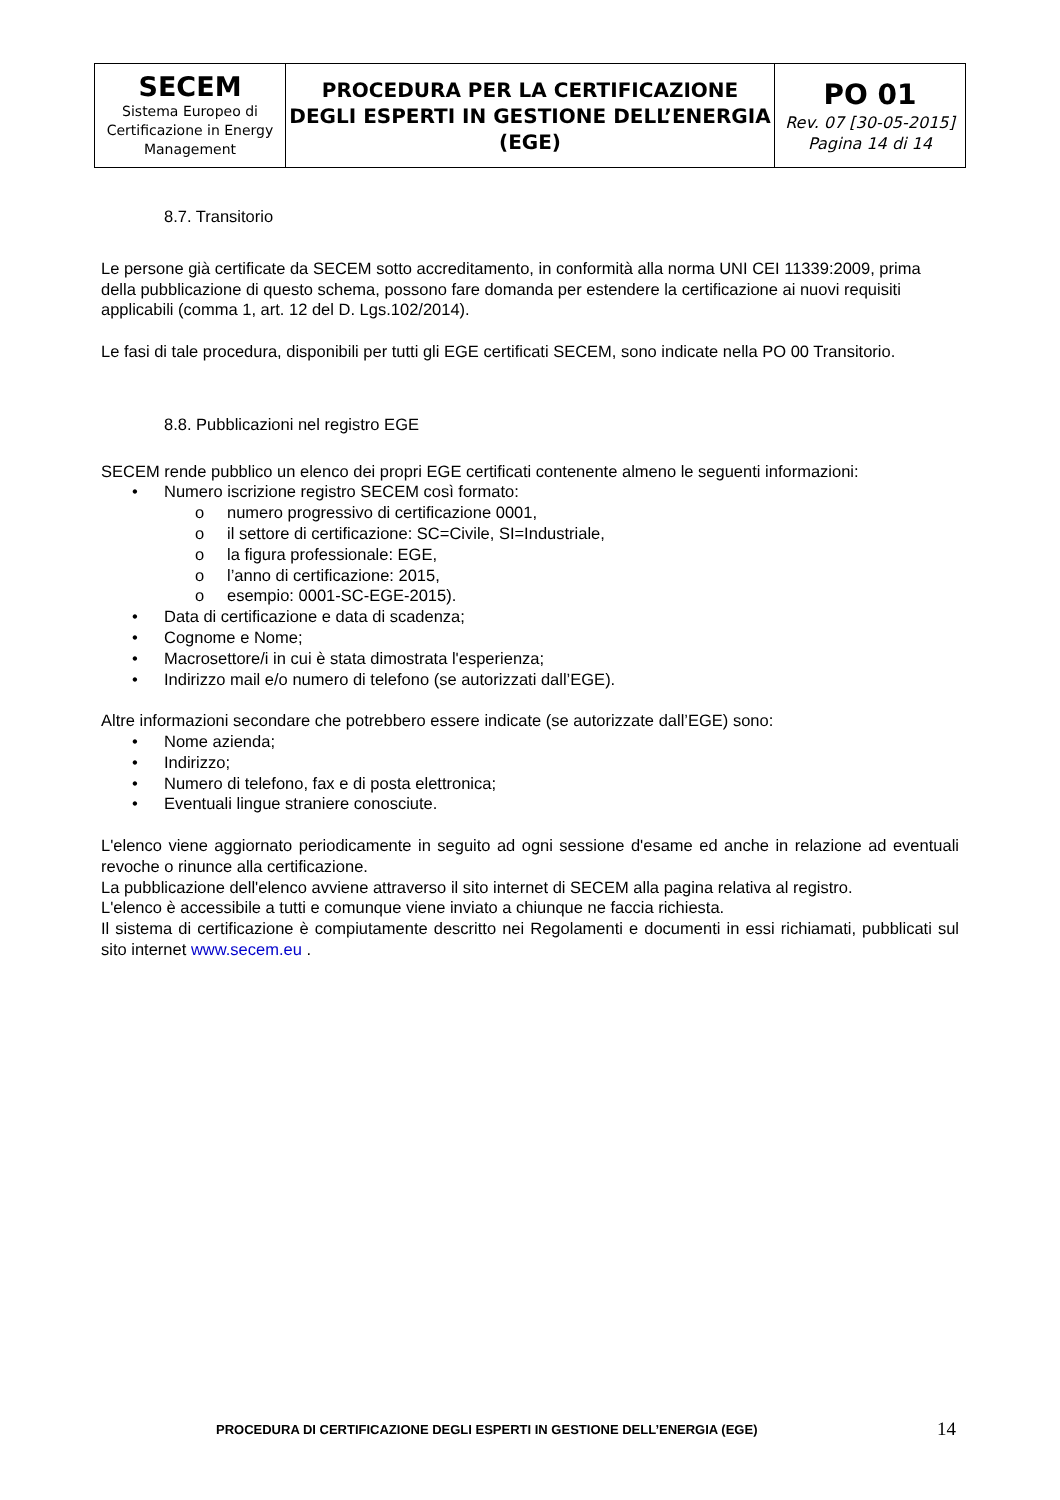| SECEM Sistema Europeo di Certificazione in Energy Management | PROCEDURA PER LA CERTIFICAZIONE DEGLI ESPERTI IN GESTIONE DELL’ENERGIA (EGE) | PO 01 Rev. 07 [30-05-2015] Pagina 14 di 14 |
8.7. Transitorio
Le persone già certificate da SECEM sotto accreditamento, in conformità alla norma UNI CEI 11339:2009, prima della pubblicazione di questo schema, possono fare domanda per estendere la certificazione ai nuovi requisiti applicabili (comma 1, art. 12 del D. Lgs.102/2014).
Le fasi di tale procedura, disponibili per tutti gli EGE certificati SECEM, sono indicate nella PO 00 Transitorio.
8.8. Pubblicazioni nel registro EGE
SECEM rende pubblico un elenco dei propri EGE certificati contenente almeno le seguenti informazioni:
• Numero iscrizione registro SECEM così formato:
o numero progressivo di certificazione 0001,
o il settore di certificazione: SC=Civile, SI=Industriale,
o la figura professionale: EGE,
o l’anno di certificazione: 2015,
o esempio: 0001-SC-EGE-2015).
• Data di certificazione e data di scadenza;
• Cognome e Nome;
• Macrosettore/i in cui è stata dimostrata l'esperienza;
• Indirizzo mail e/o numero di telefono (se autorizzati dall’EGE).
Altre informazioni secondare che potrebbero essere indicate (se autorizzate dall’EGE) sono:
• Nome azienda;
• Indirizzo;
• Numero di telefono, fax e di posta elettronica;
• Eventuali lingue straniere conosciute.
L'elenco viene aggiornato periodicamente in seguito ad ogni sessione d'esame ed anche in relazione ad eventuali revoche o rinunce alla certificazione.
La pubblicazione dell'elenco avviene attraverso il sito internet di SECEM alla pagina relativa al registro.
L'elenco è accessibile a tutti e comunque viene inviato a chiunque ne faccia richiesta.
Il sistema di certificazione è compiutamente descritto nei Regolamenti e documenti in essi richiamati, pubblicati sul sito internet www.secem.eu .
PROCEDURA DI CERTIFICAZIONE DEGLI ESPERTI IN GESTIONE DELL’ENERGIA (EGE)
14